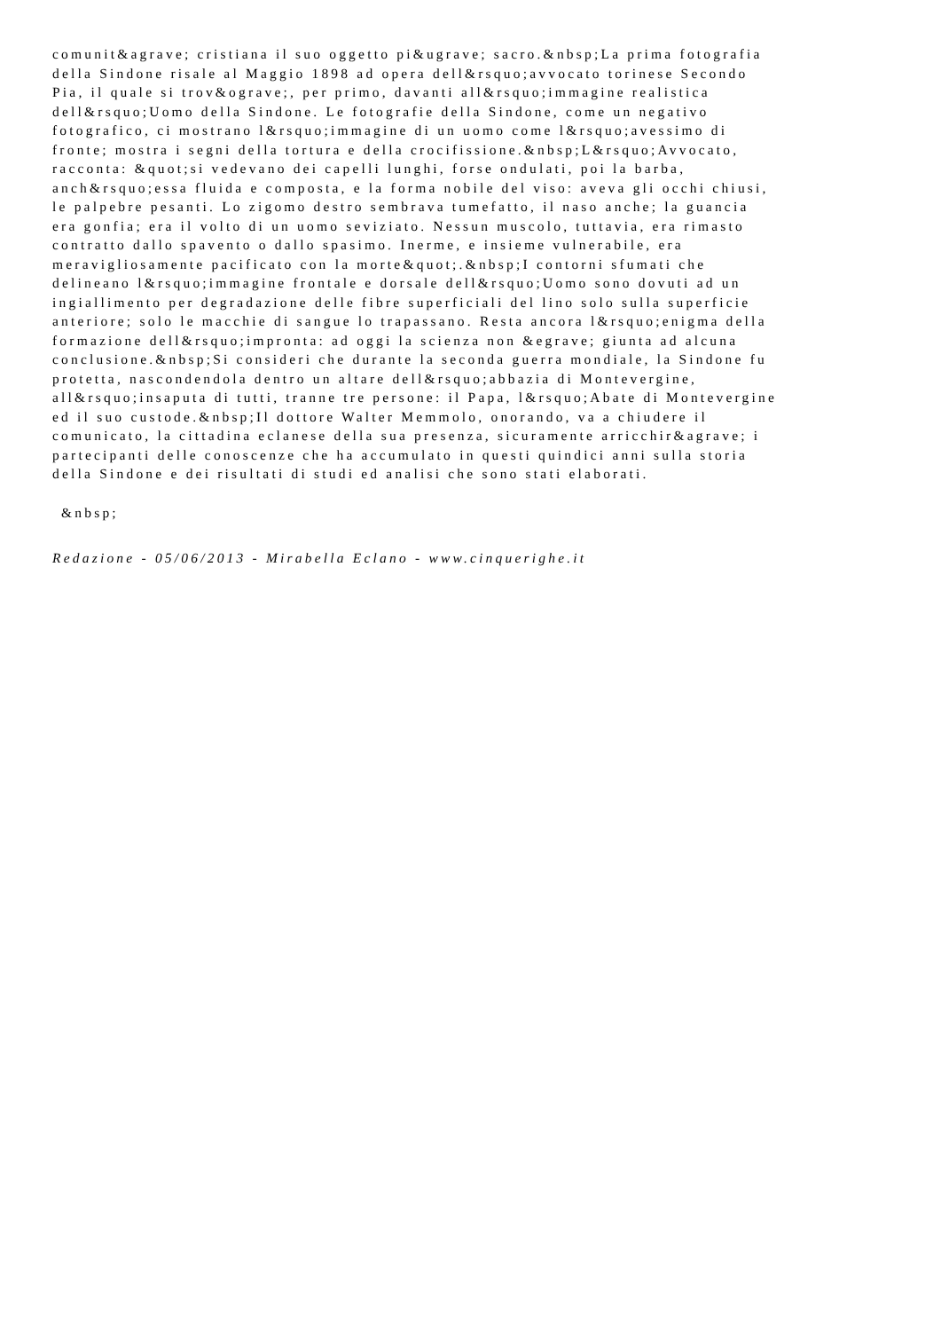comunit&agrave; cristiana il suo oggetto pi&ugrave; sacro.&nbsp;La prima fotografia
della Sindone risale al Maggio 1898 ad opera dell&rsquo;avvocato torinese Secondo
Pia, il quale si trov&ograve;, per primo, davanti all&rsquo;immagine realistica
dell&rsquo;Uomo della Sindone. Le fotografie della Sindone, come un negativo
fotografico, ci mostrano l&rsquo;immagine di un uomo come l&rsquo;avessimo di
fronte; mostra i segni della tortura e della crocifissione.&nbsp;L&rsquo;Avvocato,
racconta: &quot;si vedevano dei capelli lunghi, forse ondulati, poi la barba,
anch&rsquo;essa fluida e composta, e la forma nobile del viso: aveva gli occhi chiusi,
le palpebre pesanti. Lo zigomo destro sembrava tumefatto, il naso anche; la guancia
era gonfia; era il volto di un uomo seviziato. Nessun muscolo, tuttavia, era rimasto
contratto dallo spavento o dallo spasimo. Inerme, e insieme vulnerabile, era
meravigliosamente pacificato con la morte&quot;.&nbsp;I contorni sfumati che
delineano l&rsquo;immagine frontale e dorsale dell&rsquo;Uomo sono dovuti ad un
ingiallimento per degradazione delle fibre superficiali del lino solo sulla superficie
anteriore; solo le macchie di sangue lo trapassano. Resta ancora l&rsquo;enigma della
formazione dell&rsquo;impronta: ad oggi la scienza non &egrave; giunta ad alcuna
conclusione.&nbsp;Si consideri che durante la seconda guerra mondiale, la Sindone fu
protetta, nascondendola dentro un altare dell&rsquo;abbazia di Montevergine,
all&rsquo;insaputa di tutti, tranne tre persone: il Papa, l&rsquo;Abate di Montevergine
ed il suo custode.&nbsp;Il dottore Walter Memmolo, onorando, va a chiudere il
comunicato, la cittadina eclanese della sua presenza, sicuramente arricchir&agrave; i
partecipanti delle conoscenze che ha accumulato in questi quindici anni sulla storia
della Sindone e dei risultati di studi ed analisi che sono stati elaborati.
&nbsp;
Redazione - 05/06/2013 - Mirabella Eclano - www.cinquerighe.it